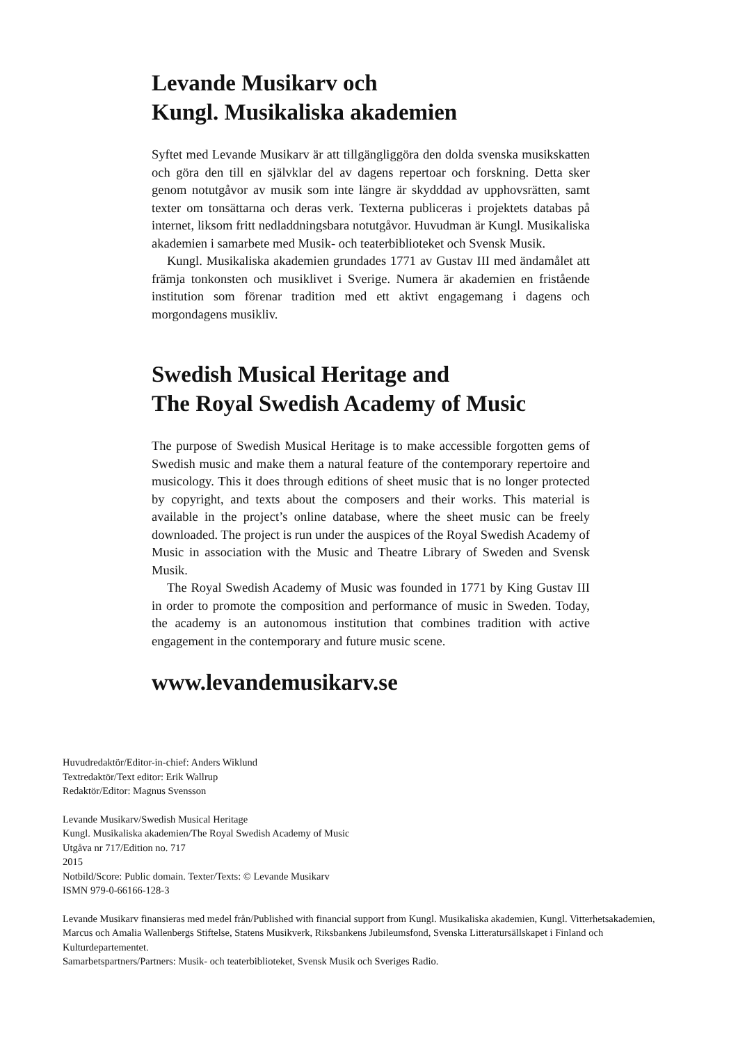Levande Musikarv och
Kungl. Musikaliska akademien
Syftet med Levande Musikarv är att tillgängliggöra den dolda svenska musikskatten och göra den till en självklar del av dagens repertoar och forskning. Detta sker genom notutgåvor av musik som inte längre är skydd­dad av upphovsrätten, samt texter om tonsättarna och deras verk. Texterna publiceras i projektets databas på internet, liksom fritt nedladdningsbara notutgåvor. Huvudman är Kungl. Musikaliska akademien i samarbete med Musik- och teaterbiblioteket och Svensk Musik.
Kungl. Musikaliska akademien grundades 1771 av Gustav III med ändamålet att främja tonkonsten och musiklivet i Sverige. Numera är akademien en fristående institution som förenar tradition med ett aktivt engagemang i dagens och morgondagens musikliv.
Swedish Musical Heritage and
The Royal Swedish Academy of Music
The purpose of Swedish Musical Heritage is to make accessible forgotten gems of Swedish music and make them a natural feature of the contemporary repertoire and musicology. This it does through editions of sheet music that is no longer protected by copyright, and texts about the composers and their works. This material is available in the project’s online database, where the sheet music can be freely downloaded. The project is run under the auspices of the Royal Swedish Academy of Music in association with the Music and Theatre Library of Sweden and Svensk Musik.
The Royal Swedish Academy of Music was founded in 1771 by King Gustav III in order to promote the composition and performance of music in Sweden. Today, the academy is an autonomous institution that combines tradition with active engagement in the contemporary and future music scene.
www.levandemusikarv.se
Huvudredaktör/Editor-in-chief: Anders Wiklund
Textredaktör/Text editor: Erik Wallrup
Redaktör/Editor: Magnus Svensson
Levande Musikarv/Swedish Musical Heritage
Kungl. Musikaliska akademien/The Royal Swedish Academy of Music
Utgåva nr 717/Edition no. 717
2015
Notbild/Score: Public domain. Texter/Texts: © Levande Musikarv
ISMN 979-0-66166-128-3
Levande Musikarv finansieras med medel från/Published with financial support from Kungl. Musikaliska akademien, Kungl. Vitterhetsakademien, Marcus och Amalia Wallenbergs Stiftelse, Statens Musikverk, Riksbankens Jubileumsfond, Svenska Litteratursällskapet i Finland och Kulturdepartementet.
Samarbetspartners/Partners: Musik- och teaterbiblioteket, Svensk Musik och Sveriges Radio.